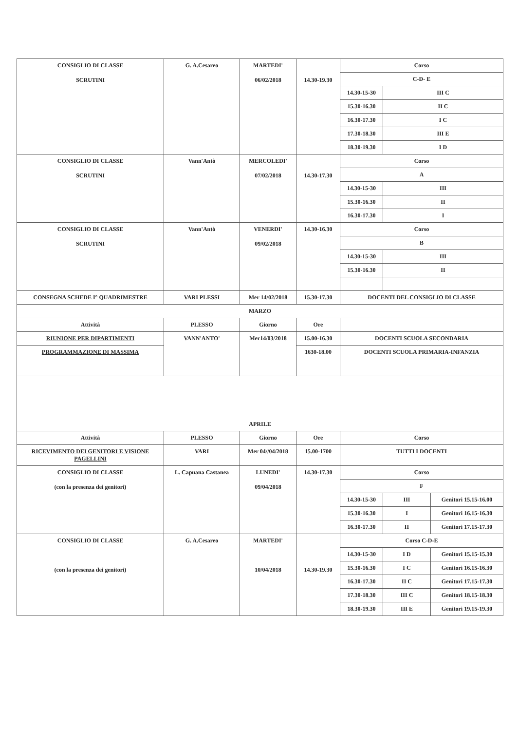| CONSIGLIO DI CLASSE SCRUTINI | G. A.Cesareo | MARTEDI' 06/02/2018 | 14.30-19.30 | Corso | | |
| | | | | C-D- E | | |
| | | | | 14.30-15-30 | III C | |
| | | | | 15.30-16.30 | II C | |
| | | | | 16.30-17.30 | I C | |
| | | | | 17.30-18.30 | III E | |
| | | | | 18.30-19.30 | I D | |
| CONSIGLIO DI CLASSE SCRUTINI | Vann'Antò | MERCOLEDI' 07/02/2018 | 14.30-17.30 | Corso | | |
| | | | | A | | |
| | | | | 14.30-15-30 | III | |
| | | | | 15.30-16.30 | II | |
| | | | | 16.30-17.30 | I | |
| CONSIGLIO DI CLASSE SCRUTINI | Vann'Antò | VENERDI' 09/02/2018 | 14.30-16.30 | Corso | | |
| | | | | B | | |
| | | | | 14.30-15-30 | III | |
| | | | | 15.30-16.30 | II | |
| CONSEGNA SCHEDE I° QUADRIMESTRE | VARI PLESSI | Mer 14/02/2018 | 15.30-17.30 | DOCENTI DEL CONSIGLIO DI CLASSE | | |
| MARZO | | | | | | |
| Attività | PLESSO | Giorno | Ore | | | |
| RIUNIONE PER DIPARTIMENTI | VANN'ANTO' | Mer14/03/2018 | 15.00-16.30 | DOCENTI SCUOLA SECONDARIA | | |
| PROGRAMMAZIONE DI MASSIMA | | | 1630-18.00 | DOCENTI SCUOLA PRIMARIA-INFANZIA | | |
| APRILE | | | | | | |
| Attività | PLESSO | Giorno | Ore | Corso | | |
| RICEVIMENTO DEI GENITORI E VISIONE PAGELLINI | VARI | Mer 04//04/2018 | 15.00-1700 | TUTTI I DOCENTI | | |
| CONSIGLIO DI CLASSE (con la presenza dei genitori) | L. Capuana Castanea | LUNEDI' 09/04/2018 | 14.30-17.30 | Corso | | |
| | | | | F | | |
| | | | | 14.30-15-30 | III | Genitori 15.15-16.00 |
| | | | | 15.30-16.30 | I | Genitori 16.15-16.30 |
| | | | | 16.30-17.30 | II | Genitori 17.15-17.30 |
| CONSIGLIO DI CLASSE (con la presenza dei genitori) | G. A.Cesareo | MARTEDI' 10/04/2018 | 14.30-19.30 | Corso C-D-E | | |
| | | | | 14.30-15-30 | I D | Genitori 15.15-15.30 |
| | | | | 15.30-16.30 | I C | Genitori 16.15-16.30 |
| | | | | 16.30-17.30 | II C | Genitori 17.15-17.30 |
| | | | | 17.30-18.30 | III C | Genitori 18.15-18.30 |
| | | | | 18.30-19.30 | III E | Genitori 19.15-19.30 |